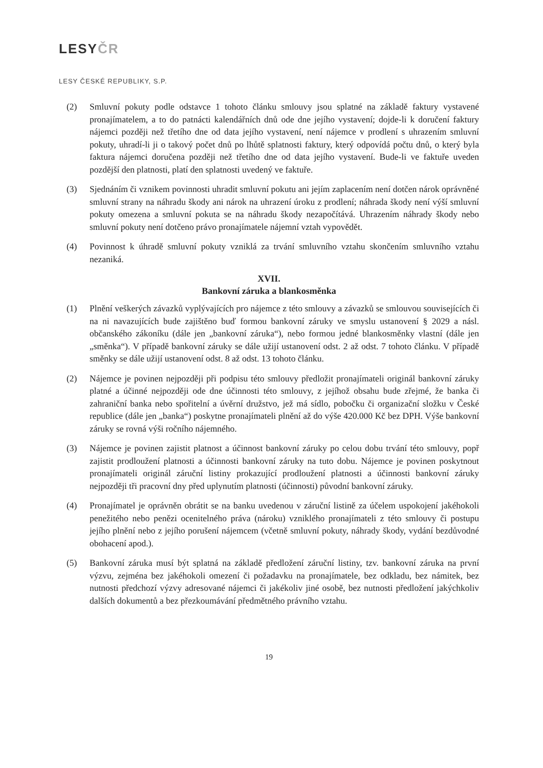LESYČR
LESY ČESKÉ REPUBLIKY, S.P.
(2) Smluvní pokuty podle odstavce 1 tohoto článku smlouvy jsou splatné na základě faktury vystavené pronajímatelem, a to do patnácti kalendářních dnů ode dne jejího vystavení; dojde-li k doručení faktury nájemci později než třetího dne od data jejího vystavení, není nájemce v prodlení s uhrazením smluvní pokuty, uhradí-li ji o takový počet dnů po lhůtě splatnosti faktury, který odpovídá počtu dnů, o který byla faktura nájemci doručena později než třetího dne od data jejího vystavení. Bude-li ve faktuře uveden pozdější den platnosti, platí den splatnosti uvedený ve faktuře.
(3) Sjednáním či vznikem povinnosti uhradit smluvní pokutu ani jejím zaplacením není dotčen nárok oprávněné smluvní strany na náhradu škody ani nárok na uhrazení úroku z prodlení; náhrada škody není výší smluvní pokuty omezena a smluvní pokuta se na náhradu škody nezapočítává. Uhrazením náhrady škody nebo smluvní pokuty není dotčeno právo pronajímatele nájemní vztah vypovědět.
(4) Povinnost k úhradě smluvní pokuty vzniklá za trvání smluvního vztahu skončením smluvního vztahu nezaniká.
XVII.
Bankovní záruka a blankosměnka
(1) Plnění veškerých závazků vyplývajících pro nájemce z této smlouvy a závazků se smlouvou souvisejících či na ni navazujících bude zajištěno buď formou bankovní záruky ve smyslu ustanovení § 2029 a násl. občanského zákoníku (dále jen „bankovní záruka“), nebo formou jedné blankosměnky vlastní (dále jen „směnka“). V případě bankovní záruky se dále užijí ustanovení odst. 2 až odst. 7 tohoto článku. V případě směnky se dále užijí ustanovení odst. 8 až odst. 13 tohoto článku.
(2) Nájemce je povinen nejpozději při podpisu této smlouvy předložit pronajímateli originál bankovní záruky platné a účinné nejpozději ode dne účinnosti této smlouvy, z jejíhož obsahu bude zřejmé, že banka či zahraniční banka nebo spořitelní a úvěrní družstvo, jež má sídlo, pobočku či organizační složku v České republice (dále jen „banka“) poskytne pronajímateli plnění až do výše 420.000 Kč bez DPH. Výše bankovní záruky se rovná výši ročního nájemného.
(3) Nájemce je povinen zajistit platnost a účinnost bankovní záruky po celou dobu trvání této smlouvy, popř zajistit prodloužení platnosti a účinnosti bankovní záruky na tuto dobu. Nájemce je povinen poskytnout pronajímateli originál záruční listiny prokazující prodloužení platnosti a účinnosti bankovní záruky nejpozději tři pracovní dny před uplynutím platnosti (účinnosti) původní bankovní záruky.
(4) Pronajímatel je oprávněn obrátit se na banku uvedenou v záruční listině za účelem uspokojení jakéhokoli penežitého nebo penězi ocenitelného práva (nároku) vzniklého pronajímateli z této smlouvy či postupu jejího plnění nebo z jejího porušení nájemcem (včetně smluvní pokuty, náhrady škody, vydání bezdůvodné obohacení apod.).
(5) Bankovní záruka musí být splatná na základě předložení záruční listiny, tzv. bankovní záruka na první výzvu, zejména bez jakéhokoli omezení či požadavku na pronajímatele, bez odkladu, bez námitek, bez nutnosti předchozí výzvy adresované nájemci či jakékoliv jiné osobě, bez nutnosti předložení jakýchkoliv dalších dokumentů a bez přezkoumávání předmětného právního vztahu.
19